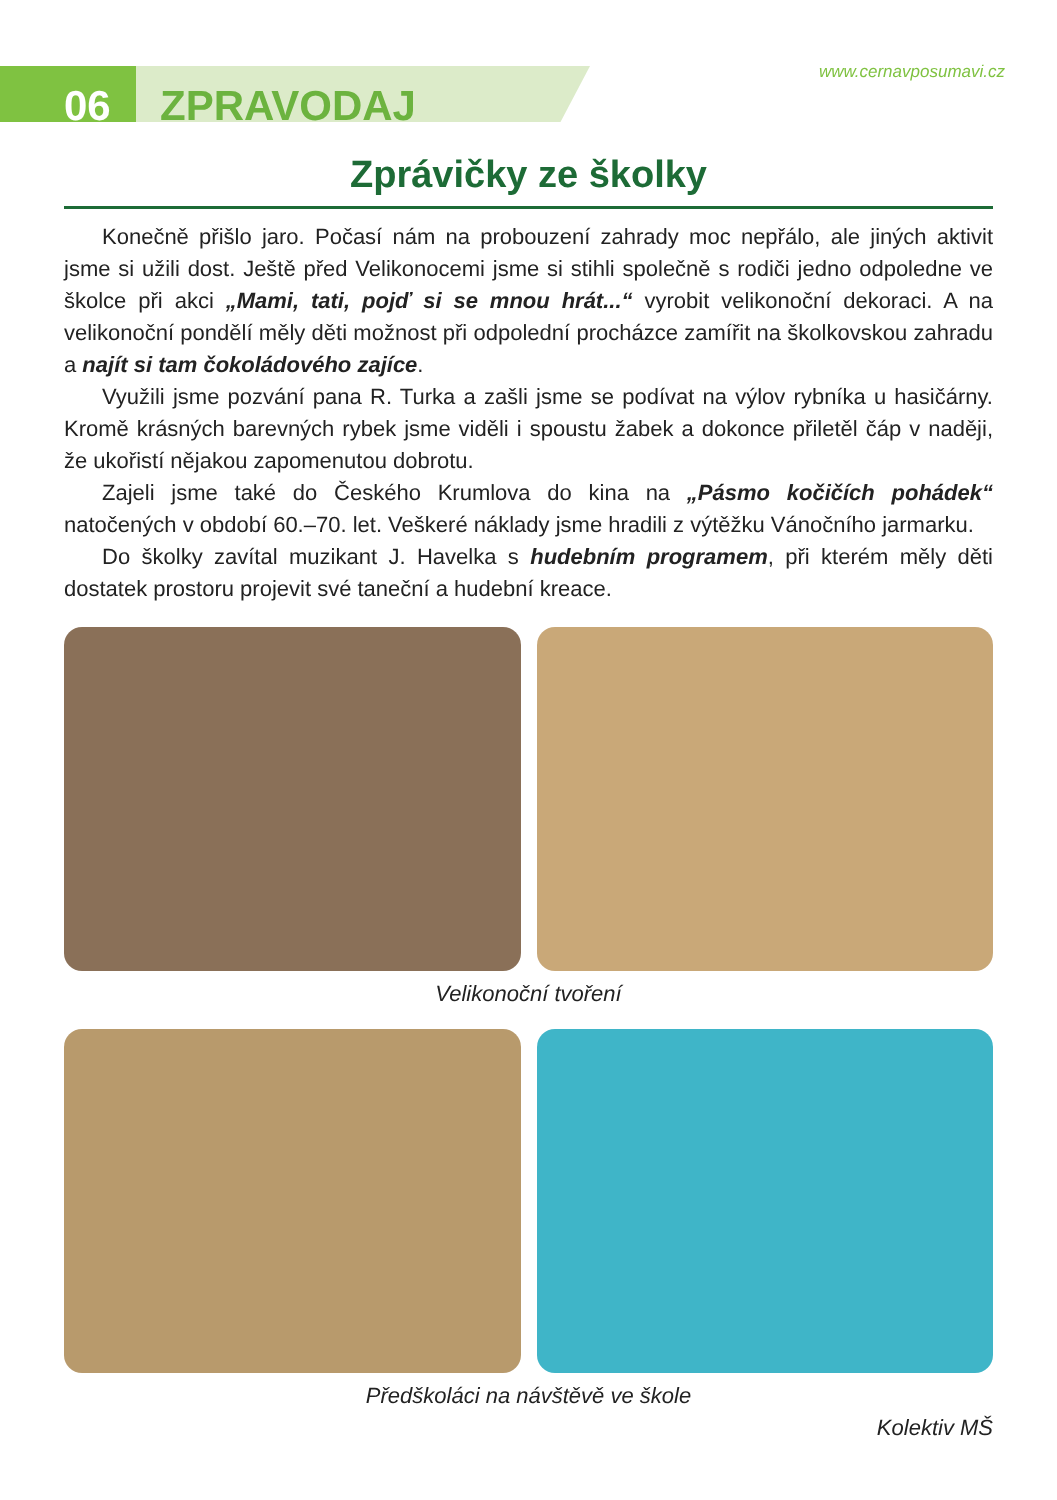06 ZPRAVODAJ
www.cernavposumavi.cz
Zprávičky ze školky
Konečně přišlo jaro. Počasí nám na probouzení zahrady moc nepřálo, ale jiných aktivit jsme si užili dost. Ještě před Velikonocemi jsme si stihli společně s rodiči jedno odpoledne ve školce při akci „Mami, tati, pojď si se mnou hrát...“ vyrobit velikonoční dekoraci. A na velikonoční pondělí měly děti možnost při odpolední procházce zamířit na školkovskou zahradu a najít si tam čokoládového zajíce.
Využili jsme pozvání pana R. Turka a zašli jsme se podívat na výlov rybníka u hasičárny. Kromě krásných barevných rybek jsme viděli i spoustu žabek a dokonce přiletěl čáp v naději, že ukořistí nějakou zapomenutou dobrotu.
Zajeli jsme také do Českého Krumlova do kina na „Pásmo kočičích pohádek“ natočených v období 60.–70. let. Veškeré náklady jsme hradili z výtěžku Vánočního jarmarku.
Do školky zavítal muzikant J. Havelka s hudebním programem, při kterém měly děti dostatek prostoru projevit své taneční a hudební kreace.
Velikonoční tvoření
Předškoláci na návštěvě ve škole
Kolektiv MŠ